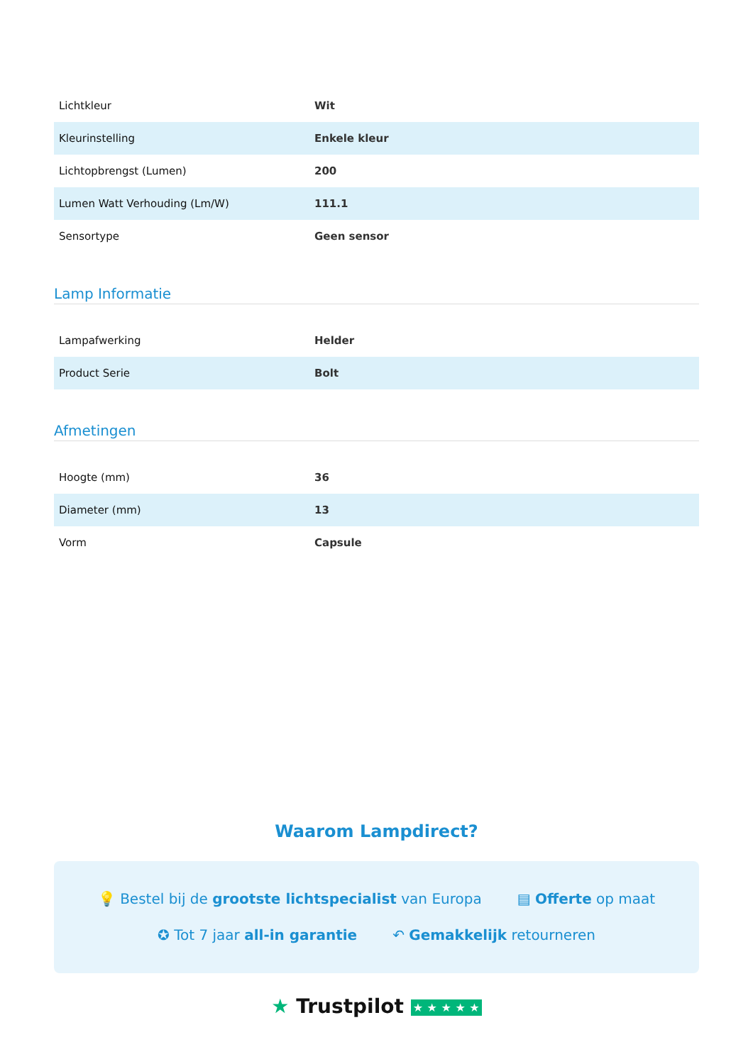| Lichtkleur | Wit |
| Kleurinstelling | Enkele kleur |
| Lichtopbrengst (Lumen) | 200 |
| Lumen Watt Verhouding (Lm/W) | 111.1 |
| Sensortype | Geen sensor |
Lamp Informatie
| Lampafwerking | Helder |
| Product Serie | Bolt |
Afmetingen
| Hoogte (mm) | 36 |
| Diameter (mm) | 13 |
| Vorm | Capsule |
Waarom Lampdirect?
💡 Bestel bij de grootste lichtspecialist van Europa ▤ Offerte op maat
✪ Tot 7 jaar all-in garantie ↶ Gemakkelijk retourneren
★ Trustpilot ★ ★ ★ ★ ★